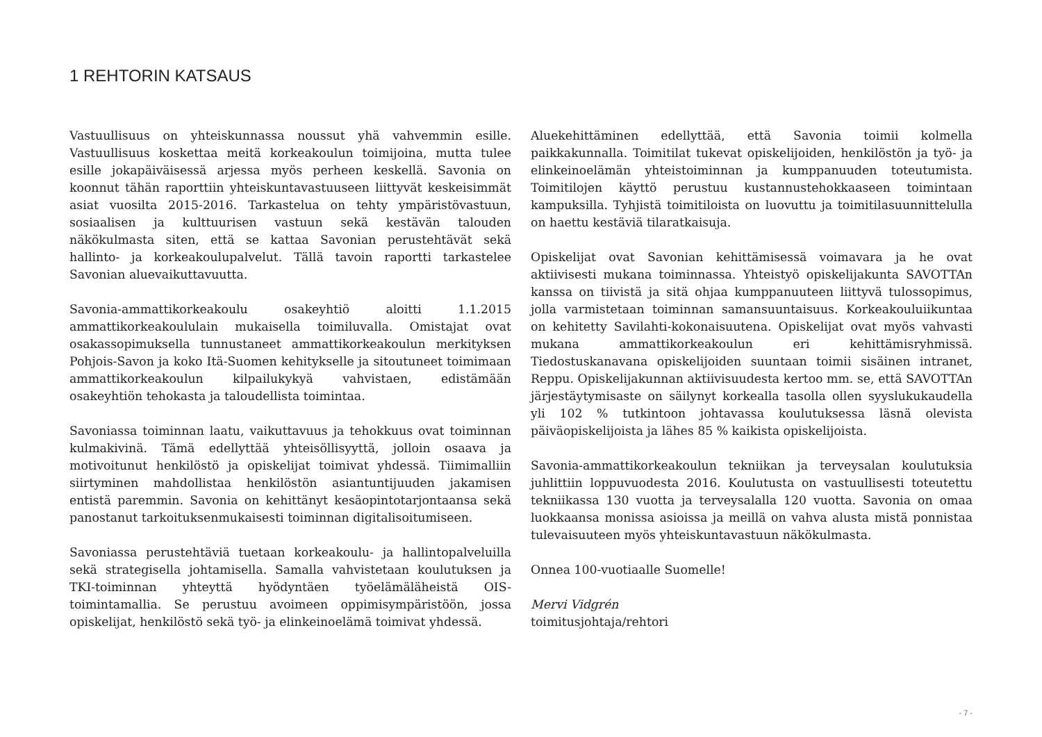1 REHTORIN KATSAUS
Vastuullisuus on yhteiskunnassa noussut yhä vahvemmin esille. Vastuullisuus koskettaa meitä korkeakoulun toimijoina, mutta tulee esille jokapäiväisessä arjessa myös perheen keskellä. Savonia on koonnut tähän raporttiin yhteiskuntavastuuseen liittyvät keskeisimmät asiat vuosilta 2015-2016. Tarkastelua on tehty ympäristövastuun, sosiaalisen ja kulttuurisen vastuun sekä kestävän talouden näkökulmasta siten, että se kattaa Savonian perustehtävät sekä hallinto- ja korkeakoulupalvelut. Tällä tavoin raportti tarkastelee Savonian aluevaikuttavuutta.
Savonia-ammattikorkeakoulu osakeyhtiö aloitti 1.1.2015 ammattikorkeakoululain mukaisella toimiluvalla. Omistajat ovat osakassopimuksella tunnustaneet ammattikorkeakoulun merkityksen Pohjois-Savon ja koko Itä-Suomen kehitykselle ja sitoutuneet toimimaan ammattikorkeakoulun kilpailukykyä vahvistaen, edistämään osakeyhtiön tehokasta ja taloudellista toimintaa.
Savoniassa toiminnan laatu, vaikuttavuus ja tehokkuus ovat toiminnan kulmakivinä. Tämä edellyttää yhteisöllisyyttä, jolloin osaava ja motivoitunut henkilöstö ja opiskelijat toimivat yhdessä. Tiimimalliin siirtyminen mahdollistaa henkilöstön asiantuntijuuden jakamisen entistä paremmin. Savonia on kehittänyt kesäopintotarjontaansa sekä panostanut tarkoituksenmukaisesti toiminnan digitalisoitumiseen.
Savoniassa perustehtäviä tuetaan korkeakoulu- ja hallintopalveluilla sekä strategisella johtamisella. Samalla vahvistetaan koulutuksen ja TKI-toiminnan yhteyttä hyödyntäen työelämäläheistä OIS-toimintamallia. Se perustuu avoimeen oppimisympäristöön, jossa opiskelijat, henkilöstö sekä työ- ja elinkeinoelämä toimivat yhdessä.
Aluekehittäminen edellyttää, että Savonia toimii kolmella paikkakunnalla. Toimitilat tukevat opiskelijoiden, henkilöstön ja työ- ja elinkeinoelämän yhteistoiminnan ja kumppanuuden toteutumista. Toimitilojen käyttö perustuu kustannustehokkaaseen toimintaan kampuksilla. Tyhjistä toimitiloista on luovuttu ja toimitilasuunnittelulla on haettu kestäviä tilaratkaisuja.
Opiskelijat ovat Savonian kehittämisessä voimavara ja he ovat aktiivisesti mukana toiminnassa. Yhteistyö opiskelijakunta SAVOTTAn kanssa on tiivistä ja sitä ohjaa kumppanuuteen liittyvä tulossopimus, jolla varmistetaan toiminnan samansuuntaisuus. Korkeakouluiikuntaa on kehitetty Savilahti-kokonaisuutena. Opiskelijat ovat myös vahvasti mukana ammattikorkeakoulun eri kehittämisryhmissä. Tiedostuskanavana opiskelijoiden suuntaan toimii sisäinen intranet, Reppu. Opiskelijakunnan aktiivisuudesta kertoo mm. se, että SAVOTTAn järjestäytymisaste on säilynyt korkealla tasolla ollen syyslukukaudella yli 102 % tutkintoon johtavassa koulutuksessa läsnä olevista päiväopiskelijoista ja lähes 85 % kaikista opiskelijoista.
Savonia-ammattikorkeakoulun tekniikan ja terveysalan koulutuksia juhlittiin loppuvuodesta 2016. Koulutusta on vastuullisesti toteutettu tekniikassa 130 vuotta ja terveysalalla 120 vuotta. Savonia on omaa luokkaansa monissa asioissa ja meillä on vahva alusta mistä ponnistaa tulevaisuuteen myös yhteiskuntavastuun näkökulmasta.
Onnea 100-vuotiaalle Suomelle!
Mervi Vidgrén
toimitusjohtaja/rehtori
- 7 -